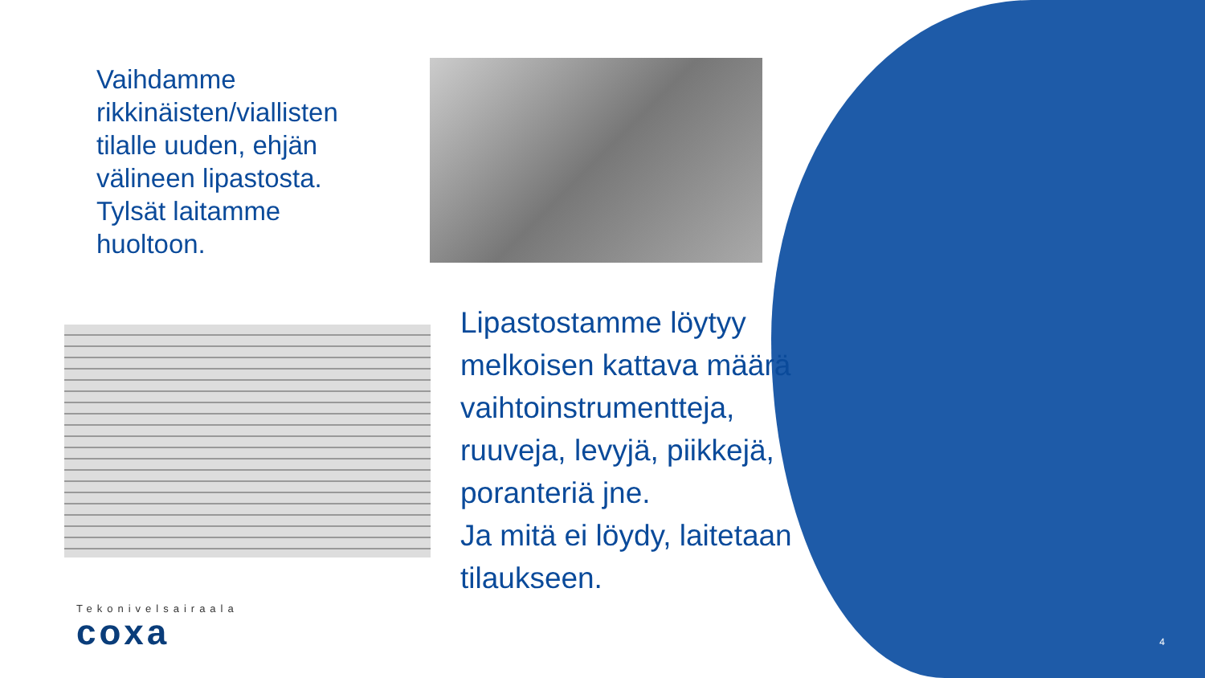Vaihdamme rikkinäisten/viallisten tilalle uuden, ehjän välineen lipastosta. Tylsät laitamme huoltoon.
Lipastostamme löytyy melkoisen kattava määrä vaihtoinstrumentteja, ruuveja, levyjä, piikkejä, poranteriä jne.
Ja mitä ei löydy, laitetaan tilaukseen.
Tekonivelsairaala
coxa
4